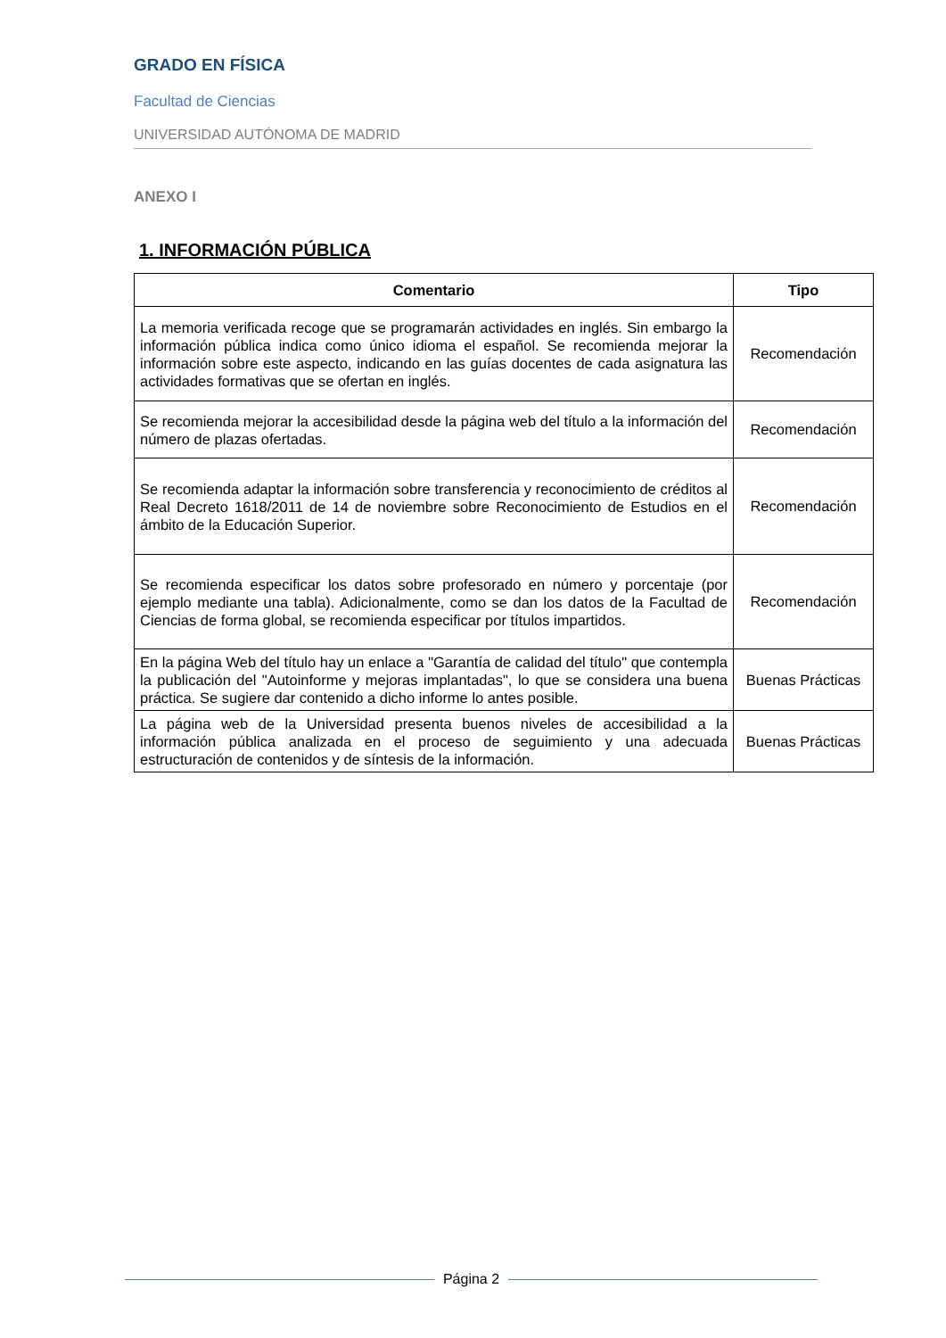GRADO EN FÍSICA
Facultad de Ciencias
UNIVERSIDAD AUTÓNOMA DE MADRID
ANEXO I
1. INFORMACIÓN PÚBLICA
| Comentario | Tipo |
| --- | --- |
| La memoria verificada recoge que se programarán actividades en inglés. Sin embargo la información pública indica como único idioma el español. Se recomienda mejorar la información sobre este aspecto, indicando en las guías docentes de cada asignatura las actividades formativas que se ofertan en inglés. | Recomendación |
| Se recomienda mejorar la accesibilidad desde la página web del título a la información del número de plazas ofertadas. | Recomendación |
| Se recomienda adaptar la información sobre transferencia y reconocimiento de créditos al Real Decreto 1618/2011 de 14 de noviembre sobre Reconocimiento de Estudios en el ámbito de la Educación Superior. | Recomendación |
| Se recomienda especificar los datos sobre profesorado en número y porcentaje (por ejemplo mediante una tabla). Adicionalmente, como se dan los datos de la Facultad de Ciencias de forma global, se recomienda especificar por títulos impartidos. | Recomendación |
| En la página Web del título hay un enlace a "Garantía de calidad del título" que contempla la publicación del "Autoinforme y mejoras implantadas", lo que se considera una buena práctica. Se sugiere dar contenido a dicho informe lo antes posible. | Buenas Prácticas |
| La página web de la Universidad presenta buenos niveles de accesibilidad a la información pública analizada en el proceso de seguimiento y una adecuada estructuración de contenidos y de síntesis de la información. | Buenas Prácticas |
Página 2